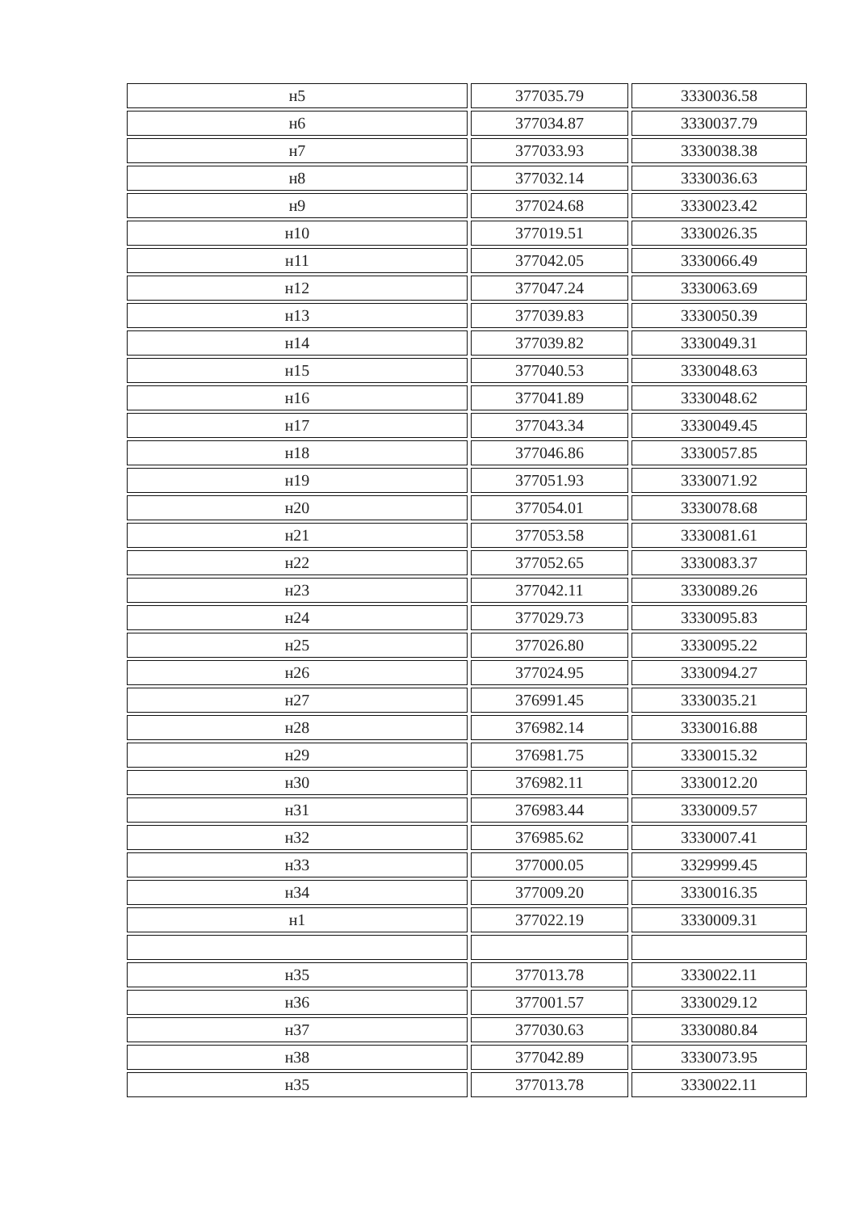| н5 | 377035.79 | 3330036.58 |
| н6 | 377034.87 | 3330037.79 |
| н7 | 377033.93 | 3330038.38 |
| н8 | 377032.14 | 3330036.63 |
| н9 | 377024.68 | 3330023.42 |
| н10 | 377019.51 | 3330026.35 |
| н11 | 377042.05 | 3330066.49 |
| н12 | 377047.24 | 3330063.69 |
| н13 | 377039.83 | 3330050.39 |
| н14 | 377039.82 | 3330049.31 |
| н15 | 377040.53 | 3330048.63 |
| н16 | 377041.89 | 3330048.62 |
| н17 | 377043.34 | 3330049.45 |
| н18 | 377046.86 | 3330057.85 |
| н19 | 377051.93 | 3330071.92 |
| н20 | 377054.01 | 3330078.68 |
| н21 | 377053.58 | 3330081.61 |
| н22 | 377052.65 | 3330083.37 |
| н23 | 377042.11 | 3330089.26 |
| н24 | 377029.73 | 3330095.83 |
| н25 | 377026.80 | 3330095.22 |
| н26 | 377024.95 | 3330094.27 |
| н27 | 376991.45 | 3330035.21 |
| н28 | 376982.14 | 3330016.88 |
| н29 | 376981.75 | 3330015.32 |
| н30 | 376982.11 | 3330012.20 |
| н31 | 376983.44 | 3330009.57 |
| н32 | 376985.62 | 3330007.41 |
| н33 | 377000.05 | 3329999.45 |
| н34 | 377009.20 | 3330016.35 |
| н1 | 377022.19 | 3330009.31 |
| н35 | 377013.78 | 3330022.11 |
| н36 | 377001.57 | 3330029.12 |
| н37 | 377030.63 | 3330080.84 |
| н38 | 377042.89 | 3330073.95 |
| н35 | 377013.78 | 3330022.11 |